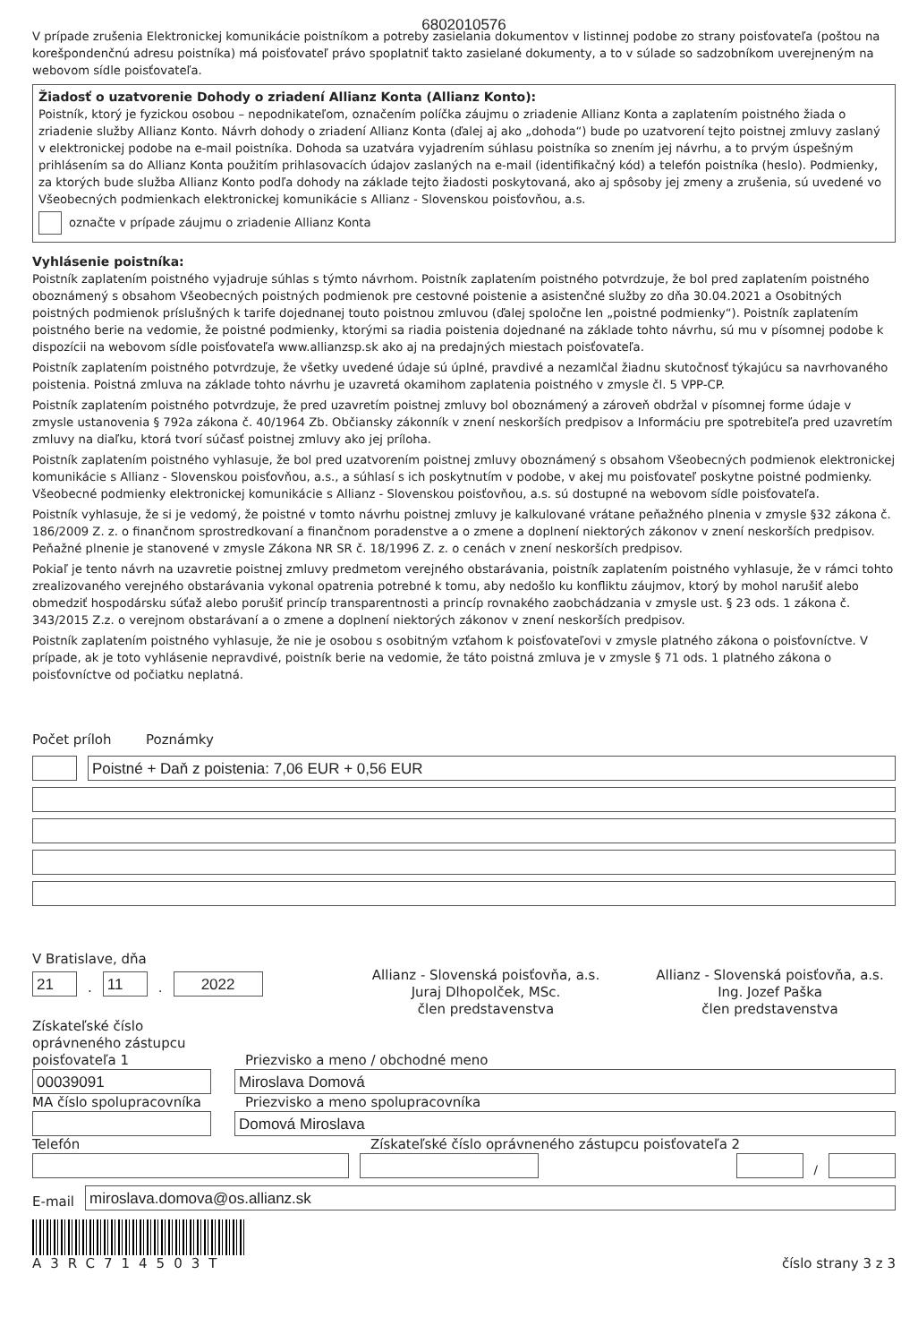6802010576
V prípade zrušenia Elektronickej komunikácie poistníkom a potreby zasielania dokumentov v listinnej podobe zo strany poisťovateľa (poštou na korešpondenčnú adresu poistníka) má poisťovateľ právo spoplatniť takto zasielané dokumenty, a to v súlade so sadzobníkom uverejneným na webovom sídle poisťovateľa.
Žiadosť o uzatvorenie Dohody o zriadení Allianz Konta (Allianz Konto):
Poistník, ktorý je fyzickou osobou – nepodnikateľom, označením políčka záujmu o zriadenie Allianz Konta a zaplatením poistného žiada o zriadenie služby Allianz Konto. Návrh dohody o zriadení Allianz Konta (ďalej aj ako „dohoda“) bude po uzatvorení tejto poistnej zmluvy zaslaný v elektronickej podobe na e-mail poistníka. Dohoda sa uzatvára vyjadrením súhlasu poistníka so znením jej návrhu, a to prvým úspešným prihlásením sa do Allianz Konta použitím prihlasovacích údajov zaslaných na e-mail (identifikačný kód) a telefón poistníka (heslo). Podmienky, za ktorých bude služba Allianz Konto podľa dohody na základe tejto žiadosti poskytovaná, ako aj spôsoby jej zmeny a zrušenia, sú uvedené vo Všeobecných podmienkach elektronickej komunikácie s Allianz - Slovenskou poisťovňou, a.s.
označte v prípade záujmu o zriadenie Allianz Konta
Vyhlásenie poistníka:
Poistník zaplatením poistného vyjadruje súhlas s týmto návrhom. Poistník zaplatením poistného potvrdzuje, že bol pred zaplatením poistného oboznámený s obsahom Všeobecných poistných podmienok pre cestovné poistenie a asistenčné služby zo dňa 30.04.2021 a Osobitných poistných podmienok príslušných k tarife dojednanej touto poistnou zmluvou (ďalej spoločne len „poistné podmienky“). Poistník zaplatením poistného berie na vedomie, že poistné podmienky, ktorými sa riadia poistenia dojednané na základe tohto návrhu, sú mu v písomnej podobe k dispozícii na webovom sídle poisťovateľa www.allianzsp.sk ako aj na predajných miestach poisťovateľa.
Poistník zaplatením poistného potvrdzuje, že všetky uvedené údaje sú úplné, pravdivé a nezamlčal žiadnu skutočnosť týkajúcu sa navrhovaného poistenia. Poistná zmluva na základe tohto návrhu je uzavretá okamihom zaplatenia poistného v zmysle čl. 5 VPP-CP.
Poistník zaplatením poistného potvrdzuje, že pred uzavretím poistnej zmluvy bol oboznámený a zároveň obdržal v písomnej forme údaje v zmysle ustanovenia § 792a zákona č. 40/1964 Zb. Občiansky zákonník v znení neskorších predpisov a Informáciu pre spotrebiteľa pred uzavretím zmluvy na diaľku, ktorá tvorí súčasť poistnej zmluvy ako jej príloha.
Poistník zaplatením poistného vyhlasuje, že bol pred uzatvorením poistnej zmluvy oboznámený s obsahom Všeobecných podmienok elektronickej komunikácie s Allianz - Slovenskou poisťovňou, a.s., a súhlasí s ich poskytnutím v podobe, v akej mu poisťovateľ poskytne poistné podmienky. Všeobecné podmienky elektronickej komunikácie s Allianz - Slovenskou poisťovňou, a.s. sú dostupné na webovom sídle poisťovateľa.
Poistník vyhlasuje, že si je vedomý, že poistné v tomto návrhu poistnej zmluvy je kalkulované vrátane peňažného plnenia v zmysle §32 zákona č. 186/2009 Z. z. o finančnom sprostredkovaní a finančnom poradenstve a o zmene a doplnení niektorých zákonov v znení neskorších predpisov. Peňažné plnenie je stanovené v zmysle Zákona NR SR č. 18/1996 Z. z. o cenách v znení neskorších predpisov.
Pokiaľ je tento návrh na uzavretie poistnej zmluvy predmetom verejného obstarávania, poistník zaplatením poistného vyhlasuje, že v rámci tohto zrealizovaného verejného obstarávania vykonal opatrenia potrebné k tomu, aby nedošlo ku konfliktu záujmov, ktorý by mohol narušiť alebo obmedziť hospodársku súťaž alebo porušiť princíp transparentnosti a princíp rovnakého zaobchádzania v zmysle ust. § 23 ods. 1 zákona č. 343/2015 Z.z. o verejnom obstarávaní a o zmene a doplnení niektorých zákonov v znení neskorších predpisov.
Poistník zaplatením poistného vyhlasuje, že nie je osobou s osobitným vzťahom k poisťovateľovi v zmysle platného zákona o poisťovníctve. V prípade, ak je toto vyhlásenie nepravdivé, poistník berie na vedomie, že táto poistná zmluva je v zmysle § 71 ods. 1 platného zákona o poisťovníctve od počiatku neplatná.
Počet príloh
Poznámky
Poistné + Daň z poistenia: 7,06 EUR + 0,56 EUR
V Bratislave, dňa
21
.
11
.
2022
Allianz - Slovenská poisťovňa, a.s.
Juraj Dlhopolček, MSc.
člen predstavenstva
Allianz - Slovenská poisťovňa, a.s.
Ing. Jozef Paška
člen predstavenstva
Získateľské číslo oprávneného zástupcu poisťovateľa 1
Priezvisko a meno / obchodné meno
00039091
Miroslava Domová
MA číslo spolupracovníka
Priezvisko a meno spolupracovníka
Domová Miroslava
Telefón
Získateľské číslo oprávneného zástupcu poisťovateľa 2
/
E-mail
miroslava.domova@os.allianz.sk
A3RC714503T
číslo strany 3 z 3